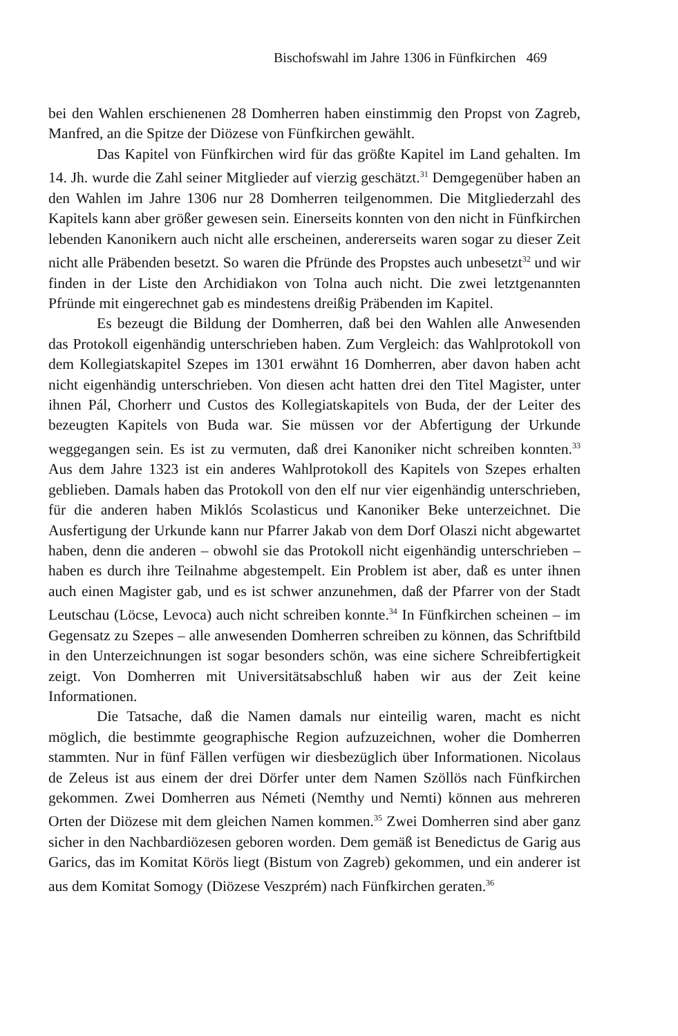Bischofswahl im Jahre 1306 in Fünfkirchen 469
bei den Wahlen erschienenen 28 Domherren haben einstimmig den Propst von Zagreb, Manfred, an die Spitze der Diözese von Fünfkirchen gewählt.
Das Kapitel von Fünfkirchen wird für das größte Kapitel im Land gehalten. Im 14. Jh. wurde die Zahl seiner Mitglieder auf vierzig geschätzt.<sup>31</sup> Demgegenüber haben an den Wahlen im Jahre 1306 nur 28 Domherren teilgenommen. Die Mitgliederzahl des Kapitels kann aber größer gewesen sein. Einerseits konnten von den nicht in Fünfkirchen lebenden Kanonikern auch nicht alle erscheinen, andererseits waren sogar zu dieser Zeit nicht alle Präbenden besetzt. So waren die Pfründe des Propstes auch unbesetzt<sup>32</sup> und wir finden in der Liste den Archidiakon von Tolna auch nicht. Die zwei letztgenannten Pfründe mit eingerechnet gab es mindestens dreißig Präbenden im Kapitel.
Es bezeugt die Bildung der Domherren, daß bei den Wahlen alle Anwesenden das Protokoll eigenhändig unterschrieben haben. Zum Vergleich: das Wahlprotokoll von dem Kollegiatskapitel Szepes im 1301 erwähnt 16 Domherren, aber davon haben acht nicht eigenhändig unterschrieben. Von diesen acht hatten drei den Titel Magister, unter ihnen Pál, Chorherr und Custos des Kollegiatskapitels von Buda, der der Leiter des bezeugten Kapitels von Buda war. Sie müssen vor der Abfertigung der Urkunde weggegangen sein. Es ist zu vermuten, daß drei Kanoniker nicht schreiben konnten.<sup>33</sup> Aus dem Jahre 1323 ist ein anderes Wahlprotokoll des Kapitels von Szepes erhalten geblieben. Damals haben das Protokoll von den elf nur vier eigenhändig unterschrieben, für die anderen haben Miklós Scolasticus und Kanoniker Beke unterzeichnet. Die Ausfertigung der Urkunde kann nur Pfarrer Jakab von dem Dorf Olaszi nicht abgewartet haben, denn die anderen – obwohl sie das Protokoll nicht eigenhändig unterschrieben – haben es durch ihre Teilnahme abgestempelt. Ein Problem ist aber, daß es unter ihnen auch einen Magister gab, und es ist schwer anzunehmen, daß der Pfarrer von der Stadt Leutschau (Löcse, Levoca) auch nicht schreiben konnte.<sup>34</sup> In Fünfkirchen scheinen – im Gegensatz zu Szepes – alle anwesenden Domherren schreiben zu können, das Schriftbild in den Unterzeichnungen ist sogar besonders schön, was eine sichere Schreibfertigkeit zeigt. Von Domherren mit Universitätsabschluß haben wir aus der Zeit keine Informationen.
Die Tatsache, daß die Namen damals nur einteilig waren, macht es nicht möglich, die bestimmte geographische Region aufzuzeichnen, woher die Domherren stammten. Nur in fünf Fällen verfügen wir diesbezüglich über Informationen. Nicolaus de Zeleus ist aus einem der drei Dörfer unter dem Namen Szöllös nach Fünfkirchen gekommen. Zwei Domherren aus Németi (Nemthy und Nemti) können aus mehreren Orten der Diözese mit dem gleichen Namen kommen.<sup>35</sup> Zwei Domherren sind aber ganz sicher in den Nachbardiözesen geboren worden. Dem gemäß ist Benedictus de Garig aus Garics, das im Komitat Körös liegt (Bistum von Zagreb) gekommen, und ein anderer ist aus dem Komitat Somogy (Diözese Veszprém) nach Fünfkirchen geraten.<sup>36</sup>